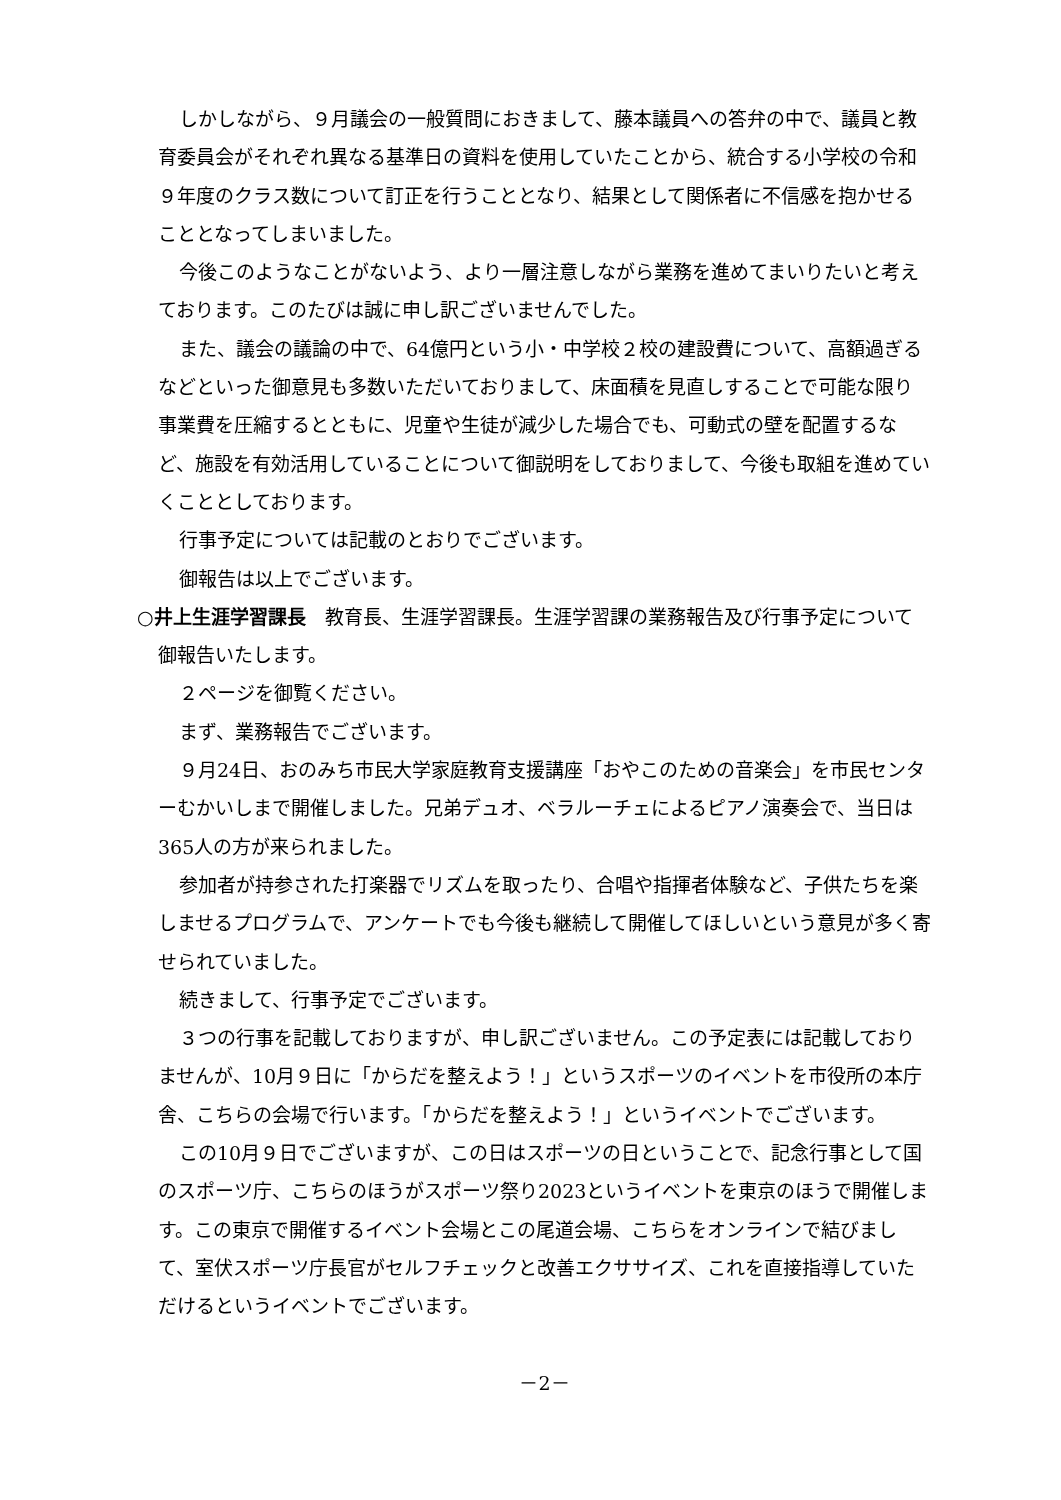しかしながら、９月議会の一般質問におきまして、藤本議員への答弁の中で、議員と教育委員会がそれぞれ異なる基準日の資料を使用していたことから、統合する小学校の令和９年度のクラス数について訂正を行うこととなり、結果として関係者に不信感を抱かせることとなってしまいました。
今後このようなことがないよう、より一層注意しながら業務を進めてまいりたいと考えております。このたびは誠に申し訳ございませんでした。
また、議会の議論の中で、64億円という小・中学校２校の建設費について、高額過ぎるなどといった御意見も多数いただいておりまして、床面積を見直しすることで可能な限り事業費を圧縮するとともに、児童や生徒が減少した場合でも、可動式の壁を配置するなど、施設を有効活用していることについて御説明をしておりまして、今後も取組を進めていくこととしております。
行事予定については記載のとおりでございます。
御報告は以上でございます。
○井上生涯学習課長　教育長、生涯学習課長。生涯学習課の業務報告及び行事予定について御報告いたします。
２ページを御覧ください。
まず、業務報告でございます。
９月24日、おのみち市民大学家庭教育支援講座「おやこのための音楽会」を市民センターむかいしまで開催しました。兄弟デュオ、ベラルーチェによるピアノ演奏会で、当日は365人の方が来られました。
参加者が持参された打楽器でリズムを取ったり、合唱や指揮者体験など、子供たちを楽しませるプログラムで、アンケートでも今後も継続して開催してほしいという意見が多く寄せられていました。
続きまして、行事予定でございます。
３つの行事を記載しておりますが、申し訳ございません。この予定表には記載しておりませんが、10月９日に「からだを整えよう！」というスポーツのイベントを市役所の本庁舎、こちらの会場で行います。「からだを整えよう！」というイベントでございます。
この10月９日でございますが、この日はスポーツの日ということで、記念行事として国のスポーツ庁、こちらのほうがスポーツ祭り2023というイベントを東京のほうで開催します。この東京で開催するイベント会場とこの尾道会場、こちらをオンラインで結びまして、室伏スポーツ庁長官がセルフチェックと改善エクササイズ、これを直接指導していただけるというイベントでございます。
－2－